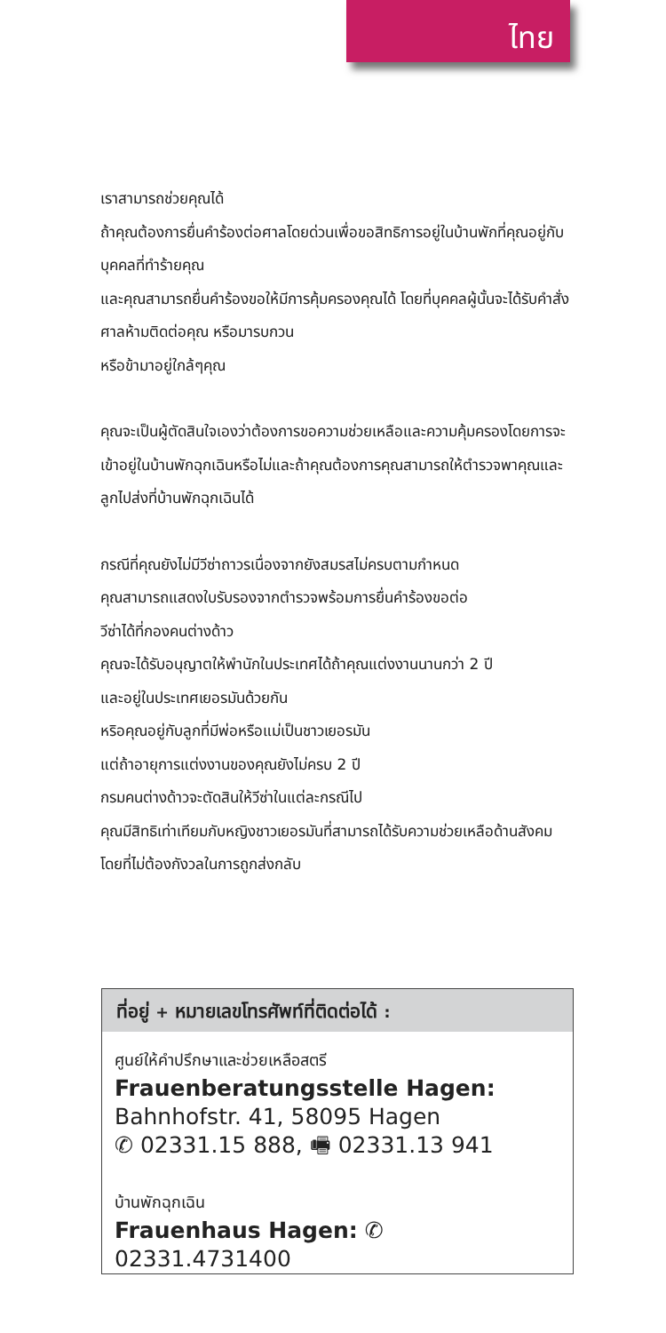ไทย
เราสามารถช่วยคุณได้
ถ้าคุณต้องการยื่นคำร้องต่อศาลโดยด่วนเพื่อขอสิทธิการอยู่ในบ้านพักที่คุณอยู่กับบุคคลที่ทำร้ายคุณ
และคุณสามารถยื่นคำร้องขอให้มีการคุ้มครองคุณได้ โดยที่บุคคลผู้นั้นจะได้รับคำสั่งศาลห้ามติดต่อคุณ หรือมารบกวน
หรือข้ามาอยู่ใกล้ๆคุณ
คุณจะเป็นผู้ตัดสินใจเองว่าต้องการขอความช่วยเหลือและความคุ้มครองโดยการจะเข้าอยู่ในบ้านพักฉุกเฉินหรือไม่และถ้าคุณต้องการคุณสามารถให้ตำรวจพาคุณและลูกไปส่งที่บ้านพักฉุกเฉินได้
กรณีที่คุณยังไม่มีวีซ่าถาวรเนื่องจากยังสมรสไม่ครบตามกำหนด
คุณสามารถแสดงใบรับรองจากตำรวจพร้อมการยื่นคำร้องขอต่อ
วีซ่าได้ที่กองคนต่างด้าว
คุณจะได้รับอนุญาตให้พำนักในประเทศได้ถ้าคุณแต่งงานนานกว่า 2 ปี
และอยู่ในประเทศเยอรมันด้วยกัน
หริอคุณอยู่กับลูกที่มีพ่อหรือแม่เป็นชาวเยอรมัน
แต่ถ้าอายุการแต่งงานของคุณยังไม่ครบ 2 ปี
กรมคนต่างด้าวจะตัดสินให้วีซ่าในแต่ละกรณีไป
คุณมีสิทธิเท่าเทียมกับหญิงชาวเยอรมันที่สามารถได้รับความช่วยเหลือด้านสังคมโดยที่ไม่ต้องกังวลในการถูกส่งกลับ
ที่อยู่ + หมายเลขโทรศัพท์ที่ติดต่อได้ :
ศูนย์ให้คำปรึกษาและช่วยเหลือสตรี
Frauenberatungsstelle Hagen:
Bahnhofstr. 41, 58095 Hagen
✆ 02331.15 888, 🖷 02331.13 941
บ้านพักฉุกเฉิน
Frauenhaus Hagen: ✆ 02331.4731400